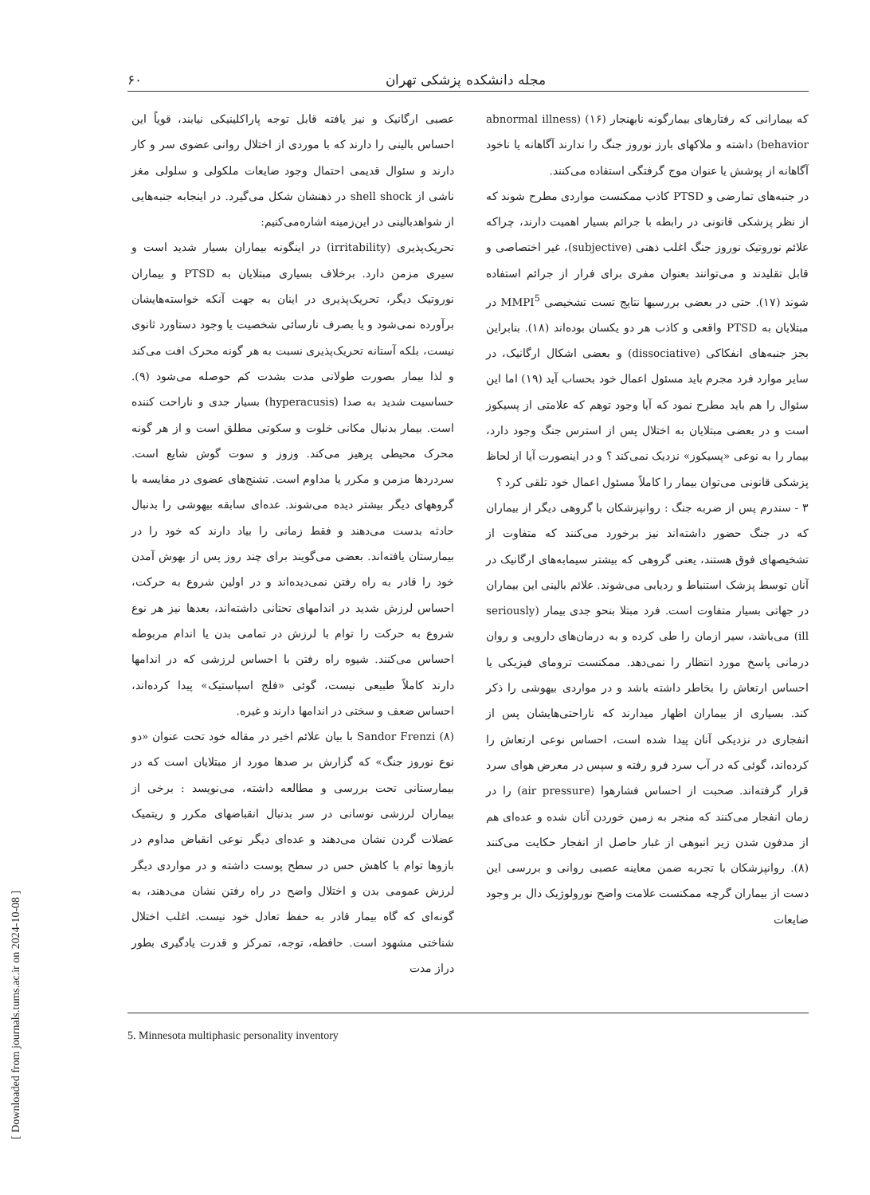[ Downloaded from journals.tums.ac.ir on 2024-10-08 ]
۶۰ مجله دانشکده پزشکی تهران
که بیمارانی که رفتارهای بیمارگونه نابهنجار (۱۶) (abnormal illness behavior) داشته و ملاکهای بارز نوروز جنگ را ندارند آگاهانه یا ناخود آگاهانه از پوشش یا عنوان موج گرفتگی استفاده می‌کنند.
در جنبه‌های تمارضی و PTSD کاذب ممکنست مواردی مطرح شوند که از نظر پزشکی قانونی در رابطه با جرائم بسیار اهمیت دارند، چراکه علائم نوروتیک نوروز جنگ اغلب ذهنی (subjective)، غیر اختصاصی و قابل تقلیدند و می‌توانند بعنوان مفری برای فرار از جرائم استفاده شوند (۱۷). حتی در بعضی بررسیها نتایج تست تشخیصی MMPI<sup>5</sup> در مبتلایان به PTSD واقعی و کاذب هر دو یکسان بوده‌اند (۱۸). بنابراین بجز جنبه‌های انفکاکی (dissociative) و بعضی اشکال ارگانیک، در سایر موارد فرد مجرم باید مسئول اعمال خود بحساب آید (۱۹) اما این سئوال را هم باید مطرح نمود که آیا وجود توهم که علامتی از پسیکوز است و در بعضی مبتلایان به اختلال پس از استرس جنگ وجود دارد، بیمار را به نوعی «پسیکوز» نزدیک نمی‌کند ؟ و در اینصورت آیا از لحاظ پزشکی قانونی می‌توان بیمار را کاملاً مسئول اعمال خود تلقی کرد ؟
۳ - سندرم پس از ضربه جنگ : روانپزشکان با گروهی دیگر از بیماران که در جنگ حضور داشته‌اند نیز برخورد می‌کنند که متفاوت از تشخیصهای فوق هستند، یعنی گروهی که بیشتر سیمابه‌های ارگانیک در آنان توسط پزشک استنباط و ردیابی می‌شوند. علائم بالینی این بیماران در جهاتی بسیار متفاوت است. فرد مبتلا بنحو جدی بیمار (seriously ill) می‌باشد، سیر ازمان را طی کرده و به درمان‌های دارویی و روان درمانی پاسخ مورد انتظار را نمی‌دهد. ممکنست ترومای فیزیکی یا احساس ارتعاش را بخاطر داشته باشد و در مواردی بیهوشی را ذکر کند. بسیاری از بیماران اظهار میدارند که ناراحتی‌هایشان پس از انفجاری در نزدیکی آنان پیدا شده است، احساس نوعی ارتعاش را کرده‌اند، گوئی که در آب سرد فرو رفته و سپس در معرض هوای سرد قرار گرفته‌اند. صحبت از احساس فشارهوا (air pressure) را در زمان انفجار می‌کنند که منجر به زمین خوردن آنان شده و عده‌ای هم از مدفون شدن زیر انبوهی از غبار حاصل از انفجار حکایت می‌کنند (۸). روانپزشکان با تجربه ضمن معاینه عصبی روانی و بررسی این دست از بیماران گرچه ممکنست علامت واضح نورولوژیک دال بر وجود ضایعات
عصبی ارگانیک و نیز یافته قابل توجه پاراکلینیکی نیابند، قویاً این احساس بالینی را دارند که با موردی از اختلال روانی عضوی سر و کار دارند و سئوال قدیمی احتمال وجود ضایعات ملکولی و سلولی مغز ناشی از shell shock در ذهنشان شکل می‌گیرد. در اینجابه جنبه‌هایی از شواهدبالینی در این‌زمینه اشاره‌می‌کنیم:
تحریک‌پذیری (irritability) در اینگونه بیماران بسیار شدید است و سیری مزمن دارد. برخلاف بسیاری مبتلایان به PTSD و بیماران نوروتیک دیگر، تحریک‌پذیری در اینان به جهت آنکه خواسته‌هایشان برآورده نمی‌شود و یا بصرف نارسائی شخصیت یا وجود دستاورد ثانوی نیست، بلکه آستانه تحریک‌پذیری نسبت به هر گونه محرک افت می‌کند و لذا بیمار بصورت طولانی مدت بشدت کم حوصله می‌شود (۹). حساسیت شدید به صدا (hyperacusis) بسیار جدی و ناراحت کننده است. بیمار بدنبال مکانی خلوت و سکوتی مطلق است و از هر گونه محرک محیطی پرهیز می‌کند. وزوز و سوت گوش شایع است. سردردها مزمن و مکرر یا مداوم است. تشنج‌های عضوی در مقایسه با گروههای دیگر بیشتر دیده می‌شوند. عده‌ای سابقه بیهوشی را بدنبال حادثه بدست می‌دهند و فقط زمانی را بیاد دارند که خود را در بیمارستان یافته‌اند. بعضی می‌گویند برای چند روز پس از بهوش آمدن خود را قادر به راه رفتن نمی‌دیده‌اند و در اولین شروع به حرکت، احساس لرزش شدید در اندامهای تحتانی داشته‌اند، بعدها نیز هر نوع شروع به حرکت را توام با لرزش در تمامی بدن یا اندام مربوطه احساس می‌کنند. شیوه راه رفتن با احساس لرزشی که در اندامها دارند کاملاً طبیعی نیست، گوئی «فلج اسپاستیک» پیدا کرده‌اند، احساس ضعف و سختی در اندامها دارند و غیره.
Sandor Frenzi (۸) با بیان علائم اخیر در مقاله خود تحت عنوان «دو نوع نوروز جنگ» که گزارش بر صدها مورد از مبتلایان است که در بیمارستانی تحت بررسی و مطالعه داشته، می‌نویسد : برخی از بیماران لرزشی نوسانی در سر بدنبال انقباضهای مکرر و ریتمیک عضلات گردن نشان می‌دهند و عده‌ای دیگر نوعی انقباض مداوم در بازوها توام با کاهش حس در سطح پوست داشته و در مواردی دیگر لرزش عمومی بدن و اختلال واضح در راه رفتن نشان می‌دهند، به گونه‌ای که گاه بیمار قادر به حفظ تعادل خود نیست. اغلب اختلال شناختی مشهود است. حافظه، توجه، تمرکز و قدرت یادگیری بطور دراز مدت
5. Minnesota multiphasic personality inventory